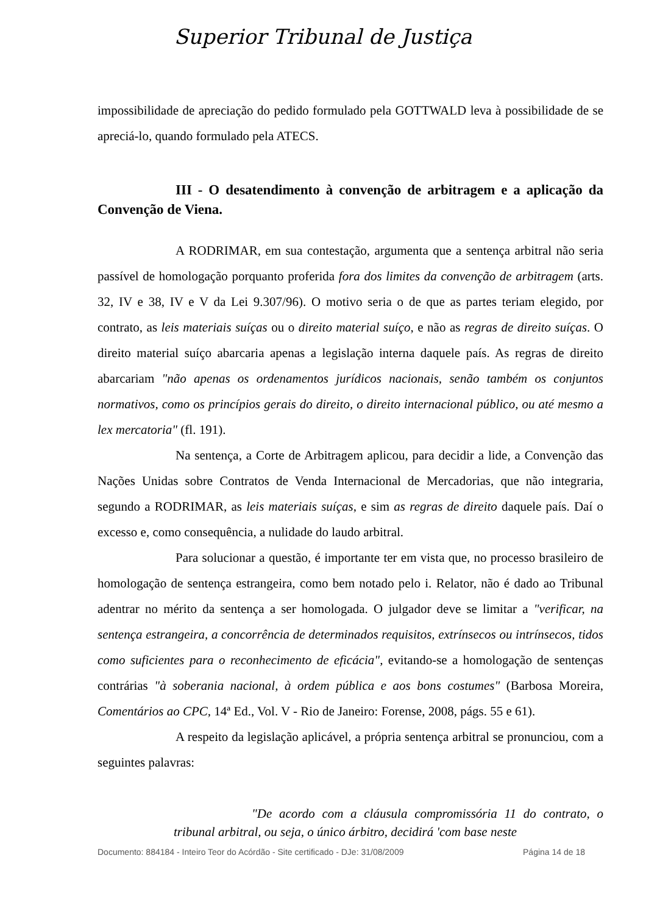Superior Tribunal de Justiça
impossibilidade de apreciação do pedido formulado pela GOTTWALD leva à possibilidade de se apreciá-lo, quando formulado pela ATECS.
III - O desatendimento à convenção de arbitragem e a aplicação da Convenção de Viena.
A RODRIMAR, em sua contestação, argumenta que a sentença arbitral não seria passível de homologação porquanto proferida fora dos limites da convenção de arbitragem (arts. 32, IV e 38, IV e V da Lei 9.307/96). O motivo seria o de que as partes teriam elegido, por contrato, as leis materiais suíças ou o direito material suíço, e não as regras de direito suíças. O direito material suíço abarcaria apenas a legislação interna daquele país. As regras de direito abarcariam "não apenas os ordenamentos jurídicos nacionais, senão também os conjuntos normativos, como os princípios gerais do direito, o direito internacional público, ou até mesmo a lex mercatoria" (fl. 191).
Na sentença, a Corte de Arbitragem aplicou, para decidir a lide, a Convenção das Nações Unidas sobre Contratos de Venda Internacional de Mercadorias, que não integraria, segundo a RODRIMAR, as leis materiais suíças, e sim as regras de direito daquele país. Daí o excesso e, como consequência, a nulidade do laudo arbitral.
Para solucionar a questão, é importante ter em vista que, no processo brasileiro de homologação de sentença estrangeira, como bem notado pelo i. Relator, não é dado ao Tribunal adentrar no mérito da sentença a ser homologada. O julgador deve se limitar a "verificar, na sentença estrangeira, a concorrência de determinados requisitos, extrínsecos ou intrínsecos, tidos como suficientes para o reconhecimento de eficácia", evitando-se a homologação de sentenças contrárias "à soberania nacional, à ordem pública e aos bons costumes" (Barbosa Moreira, Comentários ao CPC, 14ª Ed., Vol. V - Rio de Janeiro: Forense, 2008, págs. 55 e 61).
A respeito da legislação aplicável, a própria sentença arbitral se pronunciou, com a seguintes palavras:
"De acordo com a cláusula compromissória 11 do contrato, o tribunal arbitral, ou seja, o único árbitro, decidirá 'com base neste
Documento: 884184 - Inteiro Teor do Acórdão - Site certificado - DJe: 31/08/2009 Página 14 de 18